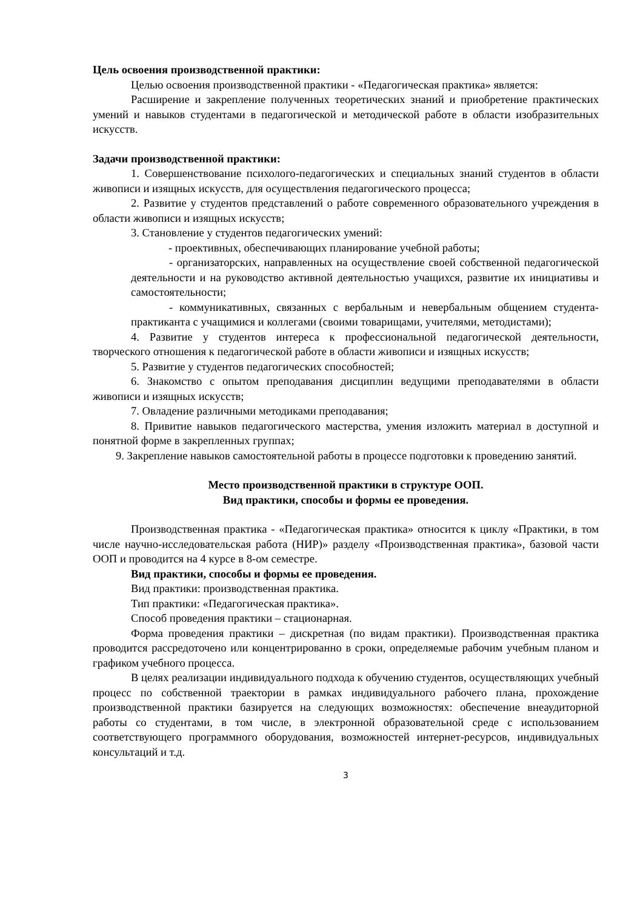Цель освоения производственной практики:
Целью освоения производственной практики - «Педагогическая практика» является:
Расширение и закрепление полученных теоретических знаний и приобретение практических умений и навыков студентами в педагогической и методической работе в области изобразительных искусств.
Задачи производственной практики:
1. Совершенствование психолого-педагогических и специальных знаний студентов в области живописи и изящных искусств, для осуществления педагогического процесса;
2. Развитие у студентов представлений о работе современного образовательного учреждения в области живописи и изящных искусств;
3. Становление у студентов педагогических умений:
- проективных, обеспечивающих планирование учебной работы;
- организаторских, направленных на осуществление своей собственной педагогической деятельности и на руководство активной деятельностью учащихся, развитие их инициативы и самостоятельности;
- коммуникативных, связанных с вербальным и невербальным общением студента-практиканта с учащимися и коллегами (своими товарищами, учителями, методистами);
4. Развитие у студентов интереса к профессиональной педагогической деятельности, творческого отношения к педагогической работе в области живописи и изящных искусств;
5. Развитие у студентов педагогических способностей;
6. Знакомство с опытом преподавания дисциплин ведущими преподавателями в области живописи и изящных искусств;
7. Овладение различными методиками преподавания;
8. Привитие навыков педагогического мастерства, умения изложить материал в доступной и понятной форме в закрепленных группах;
9. Закрепление навыков самостоятельной работы в процессе подготовки к проведению занятий.
Место производственной практики в структуре ООП.
Вид практики, способы и формы ее проведения.
Производственная практика - «Педагогическая практика» относится к циклу «Практики, в том числе научно-исследовательская работа (НИР)» разделу «Производственная практика», базовой части ООП и проводится на 4 курсе в 8-ом семестре.
Вид практики, способы и формы ее проведения.
Вид практики: производственная практика.
Тип практики: «Педагогическая практика».
Способ проведения практики – стационарная.
Форма проведения практики – дискретная (по видам практики). Производственная практика проводится рассредоточено или концентрированно в сроки, определяемые рабочим учебным планом и графиком учебного процесса.
В целях реализации индивидуального подхода к обучению студентов, осуществляющих учебный процесс по собственной траектории в рамках индивидуального рабочего плана, прохождение производственной практики базируется на следующих возможностях: обеспечение внеаудиторной работы со студентами, в том числе, в электронной образовательной среде с использованием соответствующего программного оборудования, возможностей интернет-ресурсов, индивидуальных консультаций и т.д.
3